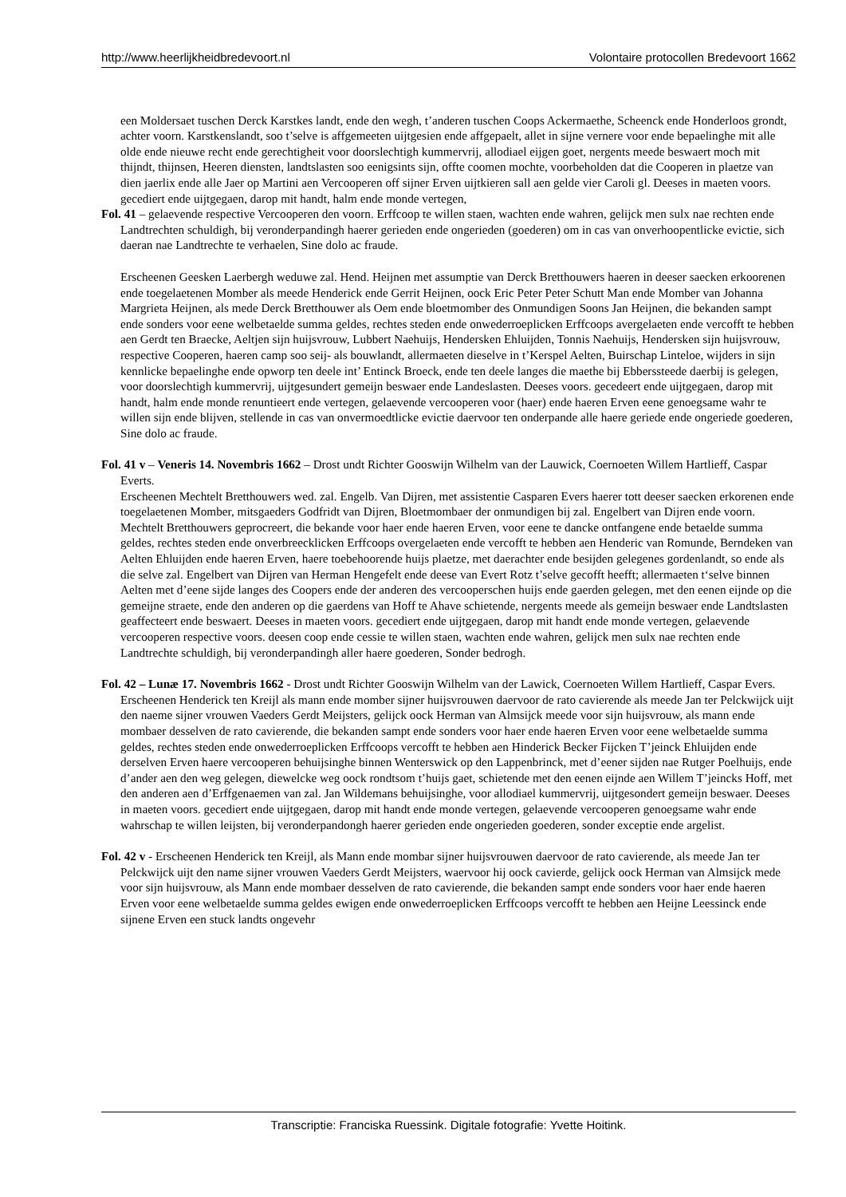http://www.heerlijkheidbredevoort.nl Volontaire protocollen Bredevoort 1662
een Moldersaet tuschen Derck Karstkes landt, ende den wegh, t’anderen tuschen Coops Ackermaethe, Scheenck ende Honderloos grondt, achter voorn. Karstkenslandt, soo t’selve is affgemeeten uijtgesien ende affgepaelt, allet in sijne vernere voor ende bepaelinghe mit alle olde ende nieuwe recht ende gerechtigheit voor doorslechtigh kummervrij, allodiael eijgen goet, nergents meede beswaert moch mit thijndt, thijnsen, Heeren diensten, landtslasten soo eenigsints sijn, offte coomen mochte, voorbeholden dat die Cooperen in plaetze van dien jaerlix ende alle Jaer op Martini aen Vercooperen off sijner Erven uijtkieren sall aen gelde vier Caroli gl. Deeses in maeten voors. gecediert ende uijtgegaen, darop mit handt, halm ende monde vertegen,
Fol. 41 – gelaevende respective Vercooperen den voorn. Erffcoop te willen staen, wachten ende wahren, gelijck men sulx nae rechten ende Landtrechten schuldigh, bij veronderpandingh haerer gerieden ende ongerieden (goederen) om in cas van onverhoopentlicke evictie, sich daeran nae Landtrechte te verhaelen, Sine dolo ac fraude.
Erscheenen Geesken Laerbergh weduwe zal. Hend. Heijnen met assumptie van Derck Bretthouwers haeren in deeser saecken erkoorenen ende toegelaetenen Momber als meede Henderick ende Gerrit Heijnen, oock Eric Peter Peter Schutt Man ende Momber van Johanna Margrieta Heijnen, als mede Derck Bretthouwer als Oem ende bloetmomber des Onmundigen Soons Jan Heijnen, die bekanden sampt ende sonders voor eene welbetaelde summa geldes, rechtes steden ende onwederroeplicken Erffcoops avergelaeten ende vercofft te hebben aen Gerdt ten Braecke, Aeltjen sijn huijsvrouw, Lubbert Naehuijs, Hendersken Ehluijden, Tonnis Naehuijs, Hendersken sijn huijsvrouw, respective Cooperen, haeren camp soo seij- als bouwlandt, allermaeten dieselve in t’Kerspel Aelten, Buirschap Linteloe, wijders in sijn kennlicke bepaelinghe ende opworp ten deele int’ Entinck Broeck, ende ten deele langes die maethe bij Ebberssteede daerbij is gelegen, voor doorslechtigh kummervrij, uijtgesundert gemeijn beswaer ende Landeslasten. Deeses voors. gecedeert ende uijtgegaen, darop mit handt, halm ende monde renuntieert ende vertegen, gelaevende vercooperen voor (haer) ende haeren Erven eene genoegsame wahr te willen sijn ende blijven, stellende in cas van onvermoedtlicke evictie daervoor ten onderpande alle haere geriede ende ongeriede goederen, Sine dolo ac fraude.
Fol. 41 v – Veneris 14. Novembris 1662 – Drost undt Richter Gooswijn Wilhelm van der Lauwick, Coernoeten Willem Hartlieff, Caspar Everts.
Erscheenen Mechtelt Bretthouwers wed. zal. Engelb. Van Dijren, met assistentie Casparen Evers haerer tott deeser saecken erkorenen ende toegelaetenen Momber, mitsgaeders Godfridt van Dijren, Bloetmombaer der onmundigen bij zal. Engelbert van Dijren ende voorn. Mechtelt Bretthouwers geprocreert, die bekande voor haer ende haeren Erven, voor eene te dancke ontfangene ende betaelde summa geldes, rechtes steden ende onverbreecklicken Erffcoops overgelaeten ende vercofft te hebben aen Henderic van Romunde, Berndeken van Aelten Ehluijden ende haeren Erven, haere toebehoorende huijs plaetze, met daerachter ende besijden gelegenes gordenlandt, so ende als die selve zal. Engelbert van Dijren van Herman Hengefelt ende deese van Evert Rotz t’selve gecofft heefft; allermaeten t‘selve binnen Aelten met d’eene sijde langes des Coopers ende der anderen des vercooperschen huijs ende gaerden gelegen, met den eenen eijnde op die gemeijne straete, ende den anderen op die gaerdens van Hoff te Ahave schietende, nergents meede als gemeijn beswaer ende Landtslasten geaffecteert ende beswaert. Deeses in maeten voors. gecediert ende uijtgegaen, darop mit handt ende monde vertegen, gelaevende vercooperen respective voors. deesen coop ende cessie te willen staen, wachten ende wahren, gelijck men sulx nae rechten ende Landtrechte schuldigh, bij veronderpandingh aller haere goederen, Sonder bedrogh.
Fol. 42 – Lunæ 17. Novembris 1662 - Drost undt Richter Gooswijn Wilhelm van der Lawick, Coernoeten Willem Hartlieff, Caspar Evers.
Erscheenen Henderick ten Kreijl als mann ende momber sijner huijsvrouwen daervoor de rato cavierende als meede Jan ter Pelckwijck uijt den naeme sijner vrouwen Vaeders Gerdt Meijsters, gelijck oock Herman van Almsijck meede voor sijn huijsvrouw, als mann ende mombaer desselven de rato cavierende, die bekanden sampt ende sonders voor haer ende haeren Erven voor eene welbetaelde summa geldes, rechtes steden ende onwederroeplicken Erffcoops vercofft te hebben aen Hinderick Becker Fijcken T’jeinck Ehluijden ende derselven Erven haere vercooperen behuijsinghe binnen Wenterswick op den Lappenbrinck, met d’eener sijden nae Rutger Poelhuijs, ende d’ander aen den weg gelegen, diewelcke weg oock rondtsom t’huijs gaet, schietende met den eenen eijnde aen Willem T’jeincks Hoff, met den anderen aen d’Erffgenaemen van zal. Jan Wildemans behuijsinghe, voor allodiael kummervrij, uijtgesondert gemeijn beswaer. Deeses in maeten voors. gecediert ende uijtgegaen, darop mit handt ende monde vertegen, gelaevende vercooperen genoegsame wahr ende wahrschap te willen leijsten, bij veronderpandongh haerer gerieden ende ongerieden goederen, sonder exceptie ende argelist.
Fol. 42 v - Erscheenen Henderick ten Kreijl, als Mann ende mombar sijner huijsvrouwen daervoor de rato cavierende, als meede Jan ter Pelckwijck uijt den name sijner vrouwen Vaeders Gerdt Meijsters, waervoor hij oock cavierde, gelijck oock Herman van Almsijck mede voor sijn huijsvrouw, als Mann ende mombaer desselven de rato cavierende, die bekanden sampt ende sonders voor haer ende haeren Erven voor eene welbetaelde summa geldes ewigen ende onwederroeplicken Erffcoops vercofft te hebben aen Heijne Leessinck ende sijnene Erven een stuck landts ongevehr
Transcriptie: Franciska Ruessink. Digitale fotografie: Yvette Hoitink.